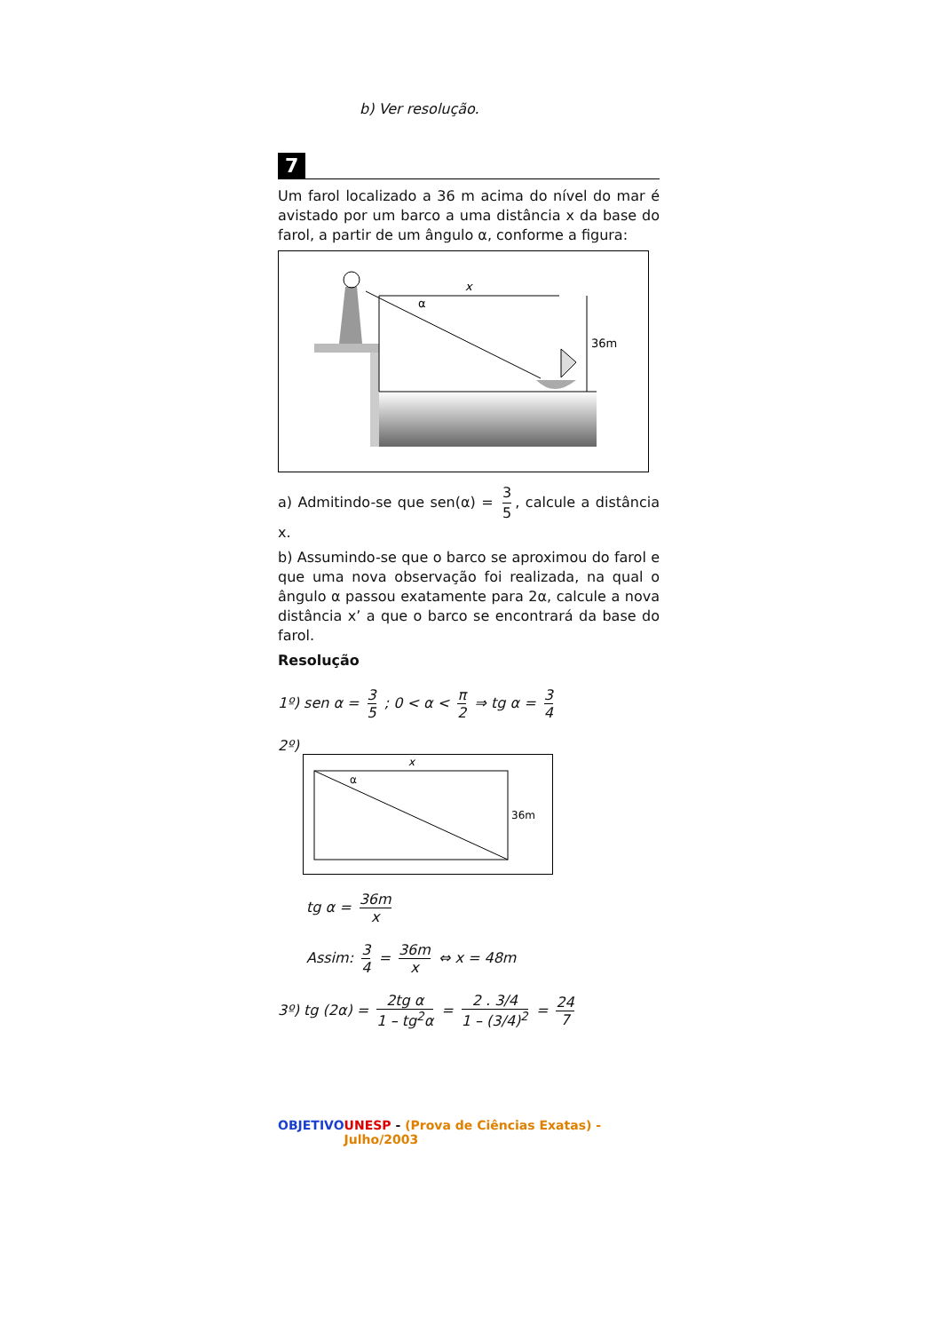b) Ver resolução.
7
Um farol localizado a 36 m acima do nível do mar é avistado por um barco a uma distância x da base do farol, a partir de um ângulo α, conforme a figura:
x
α
36m
a) Admitindo-se que sen(α) = 3 5, calcule a distância x.
b) Assumindo-se que o barco se aproximou do farol e que uma nova observação foi realizada, na qual o ângulo α passou exatamente para 2α, calcule a nova distância x’ a que o barco se encontrará da base do farol.
Resolução
1º) sen α = 3 5 ; 0 < α < π 2 ⇒ tg α = 3 4
2º)
x
α
36m
tg α = 36m x
Assim: 3 4 = 36m x ⇔ x = 48m
3º) tg (2α) = 2tg α 1 – tg<sup>2</sup>α = 2 . 3/4 1 – (3/4)<sup>2</sup> = 24 7
OBJETIVO UNESP - (Prova de Ciências Exatas) - Julho/2003